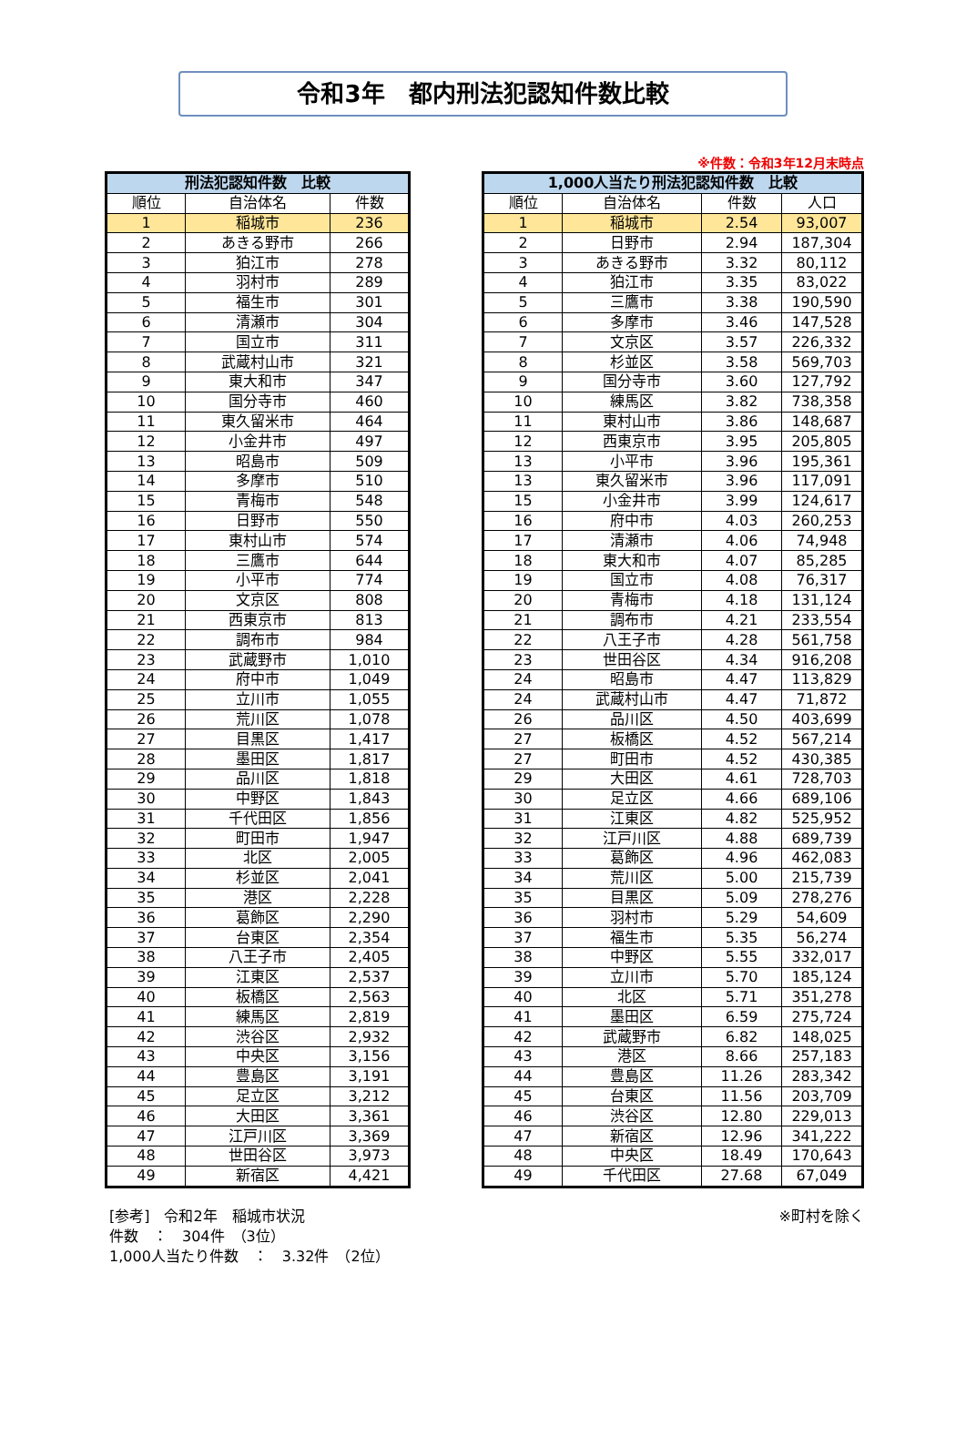令和3年　都内刑法犯認知件数比較
※件数：令和3年12月末時点
| 刑法犯認知件数 比較 | | |
| --- | --- | --- |
| 順位 | 自治体名 | 件数 |
| 1 | 稲城市 | 236 |
| 2 | あきる野市 | 266 |
| 3 | 狛江市 | 278 |
| 4 | 羽村市 | 289 |
| 5 | 福生市 | 301 |
| 6 | 清瀬市 | 304 |
| 7 | 国立市 | 311 |
| 8 | 武蔵村山市 | 321 |
| 9 | 東大和市 | 347 |
| 10 | 国分寺市 | 460 |
| 11 | 東久留米市 | 464 |
| 12 | 小金井市 | 497 |
| 13 | 昭島市 | 509 |
| 14 | 多摩市 | 510 |
| 15 | 青梅市 | 548 |
| 16 | 日野市 | 550 |
| 17 | 東村山市 | 574 |
| 18 | 三鷹市 | 644 |
| 19 | 小平市 | 774 |
| 20 | 文京区 | 808 |
| 21 | 西東京市 | 813 |
| 22 | 調布市 | 984 |
| 23 | 武蔵野市 | 1,010 |
| 24 | 府中市 | 1,049 |
| 25 | 立川市 | 1,055 |
| 26 | 荒川区 | 1,078 |
| 27 | 目黒区 | 1,417 |
| 28 | 墨田区 | 1,817 |
| 29 | 品川区 | 1,818 |
| 30 | 中野区 | 1,843 |
| 31 | 千代田区 | 1,856 |
| 32 | 町田市 | 1,947 |
| 33 | 北区 | 2,005 |
| 34 | 杉並区 | 2,041 |
| 35 | 港区 | 2,228 |
| 36 | 葛飾区 | 2,290 |
| 37 | 台東区 | 2,354 |
| 38 | 八王子市 | 2,405 |
| 39 | 江東区 | 2,537 |
| 40 | 板橋区 | 2,563 |
| 41 | 練馬区 | 2,819 |
| 42 | 渋谷区 | 2,932 |
| 43 | 中央区 | 3,156 |
| 44 | 豊島区 | 3,191 |
| 45 | 足立区 | 3,212 |
| 46 | 大田区 | 3,361 |
| 47 | 江戸川区 | 3,369 |
| 48 | 世田谷区 | 3,973 |
| 49 | 新宿区 | 4,421 |
| 1,000人当たり刑法犯認知件数 比較 | | | |
| --- | --- | --- | --- |
| 順位 | 自治体名 | 件数 | 人口 |
| 1 | 稲城市 | 2.54 | 93,007 |
| 2 | 日野市 | 2.94 | 187,304 |
| 3 | あきる野市 | 3.32 | 80,112 |
| 4 | 狛江市 | 3.35 | 83,022 |
| 5 | 三鷹市 | 3.38 | 190,590 |
| 6 | 多摩市 | 3.46 | 147,528 |
| 7 | 文京区 | 3.57 | 226,332 |
| 8 | 杉並区 | 3.58 | 569,703 |
| 9 | 国分寺市 | 3.60 | 127,792 |
| 10 | 練馬区 | 3.82 | 738,358 |
| 11 | 東村山市 | 3.86 | 148,687 |
| 12 | 西東京市 | 3.95 | 205,805 |
| 13 | 小平市 | 3.96 | 195,361 |
| 13 | 東久留米市 | 3.96 | 117,091 |
| 15 | 小金井市 | 3.99 | 124,617 |
| 16 | 府中市 | 4.03 | 260,253 |
| 17 | 清瀬市 | 4.06 | 74,948 |
| 18 | 東大和市 | 4.07 | 85,285 |
| 19 | 国立市 | 4.08 | 76,317 |
| 20 | 青梅市 | 4.18 | 131,124 |
| 21 | 調布市 | 4.21 | 233,554 |
| 22 | 八王子市 | 4.28 | 561,758 |
| 23 | 世田谷区 | 4.34 | 916,208 |
| 24 | 昭島市 | 4.47 | 113,829 |
| 24 | 武蔵村山市 | 4.47 | 71,872 |
| 26 | 品川区 | 4.50 | 403,699 |
| 27 | 板橋区 | 4.52 | 567,214 |
| 27 | 町田市 | 4.52 | 430,385 |
| 29 | 大田区 | 4.61 | 728,703 |
| 30 | 足立区 | 4.66 | 689,106 |
| 31 | 江東区 | 4.82 | 525,952 |
| 32 | 江戸川区 | 4.88 | 689,739 |
| 33 | 葛飾区 | 4.96 | 462,083 |
| 34 | 荒川区 | 5.00 | 215,739 |
| 35 | 目黒区 | 5.09 | 278,276 |
| 36 | 羽村市 | 5.29 | 54,609 |
| 37 | 福生市 | 5.35 | 56,274 |
| 38 | 中野区 | 5.55 | 332,017 |
| 39 | 立川市 | 5.70 | 185,124 |
| 40 | 北区 | 5.71 | 351,278 |
| 41 | 墨田区 | 6.59 | 275,724 |
| 42 | 武蔵野市 | 6.82 | 148,025 |
| 43 | 港区 | 8.66 | 257,183 |
| 44 | 豊島区 | 11.26 | 283,342 |
| 45 | 台東区 | 11.56 | 203,709 |
| 46 | 渋谷区 | 12.80 | 229,013 |
| 47 | 新宿区 | 12.96 | 341,222 |
| 48 | 中央区 | 18.49 | 170,643 |
| 49 | 千代田区 | 27.68 | 67,049 |
[参考]　令和2年　稲城市状況
件数　：　304件　（3位）
1,000人当たり件数　：　3.32件　（2位）
※町村を除く